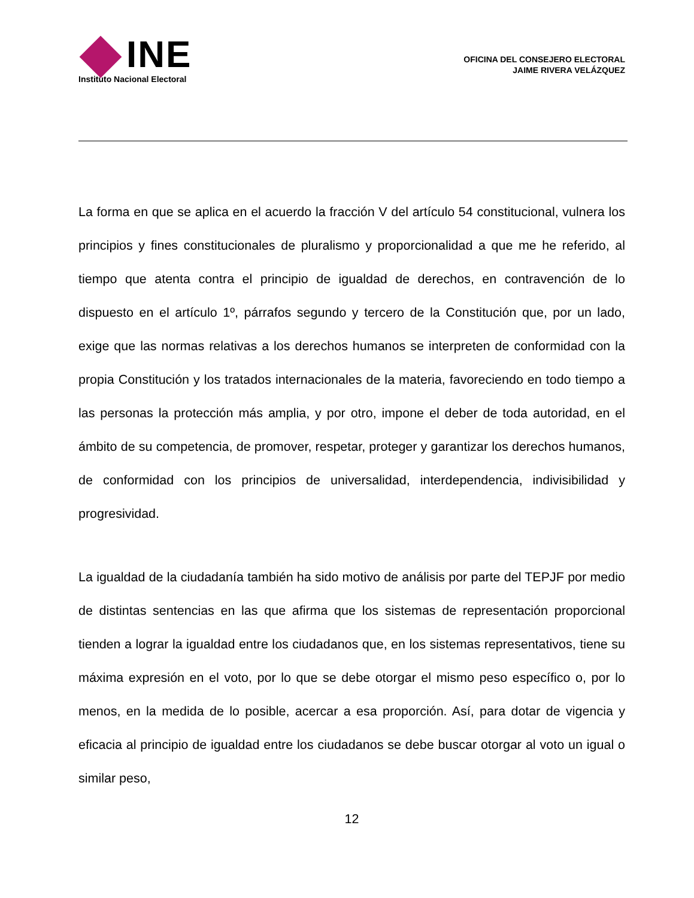INE
Instituto Nacional Electoral
OFICINA DEL CONSEJERO ELECTORAL
JAIME RIVERA VELÁZQUEZ
La forma en que se aplica en el acuerdo la fracción V del artículo 54 constitucional, vulnera los principios y fines constitucionales de pluralismo y proporcionalidad a que me he referido, al tiempo que atenta contra el principio de igualdad de derechos, en contravención de lo dispuesto en el artículo 1º, párrafos segundo y tercero de la Constitución que, por un lado, exige que las normas relativas a los derechos humanos se interpreten de conformidad con la propia Constitución y los tratados internacionales de la materia, favoreciendo en todo tiempo a las personas la protección más amplia, y por otro, impone el deber de toda autoridad, en el ámbito de su competencia, de promover, respetar, proteger y garantizar los derechos humanos, de conformidad con los principios de universalidad, interdependencia, indivisibilidad y progresividad.
La igualdad de la ciudadanía también ha sido motivo de análisis por parte del TEPJF por medio de distintas sentencias en las que afirma que los sistemas de representación proporcional tienden a lograr la igualdad entre los ciudadanos que, en los sistemas representativos, tiene su máxima expresión en el voto, por lo que se debe otorgar el mismo peso específico o, por lo menos, en la medida de lo posible, acercar a esa proporción. Así, para dotar de vigencia y eficacia al principio de igualdad entre los ciudadanos se debe buscar otorgar al voto un igual o similar peso,
12